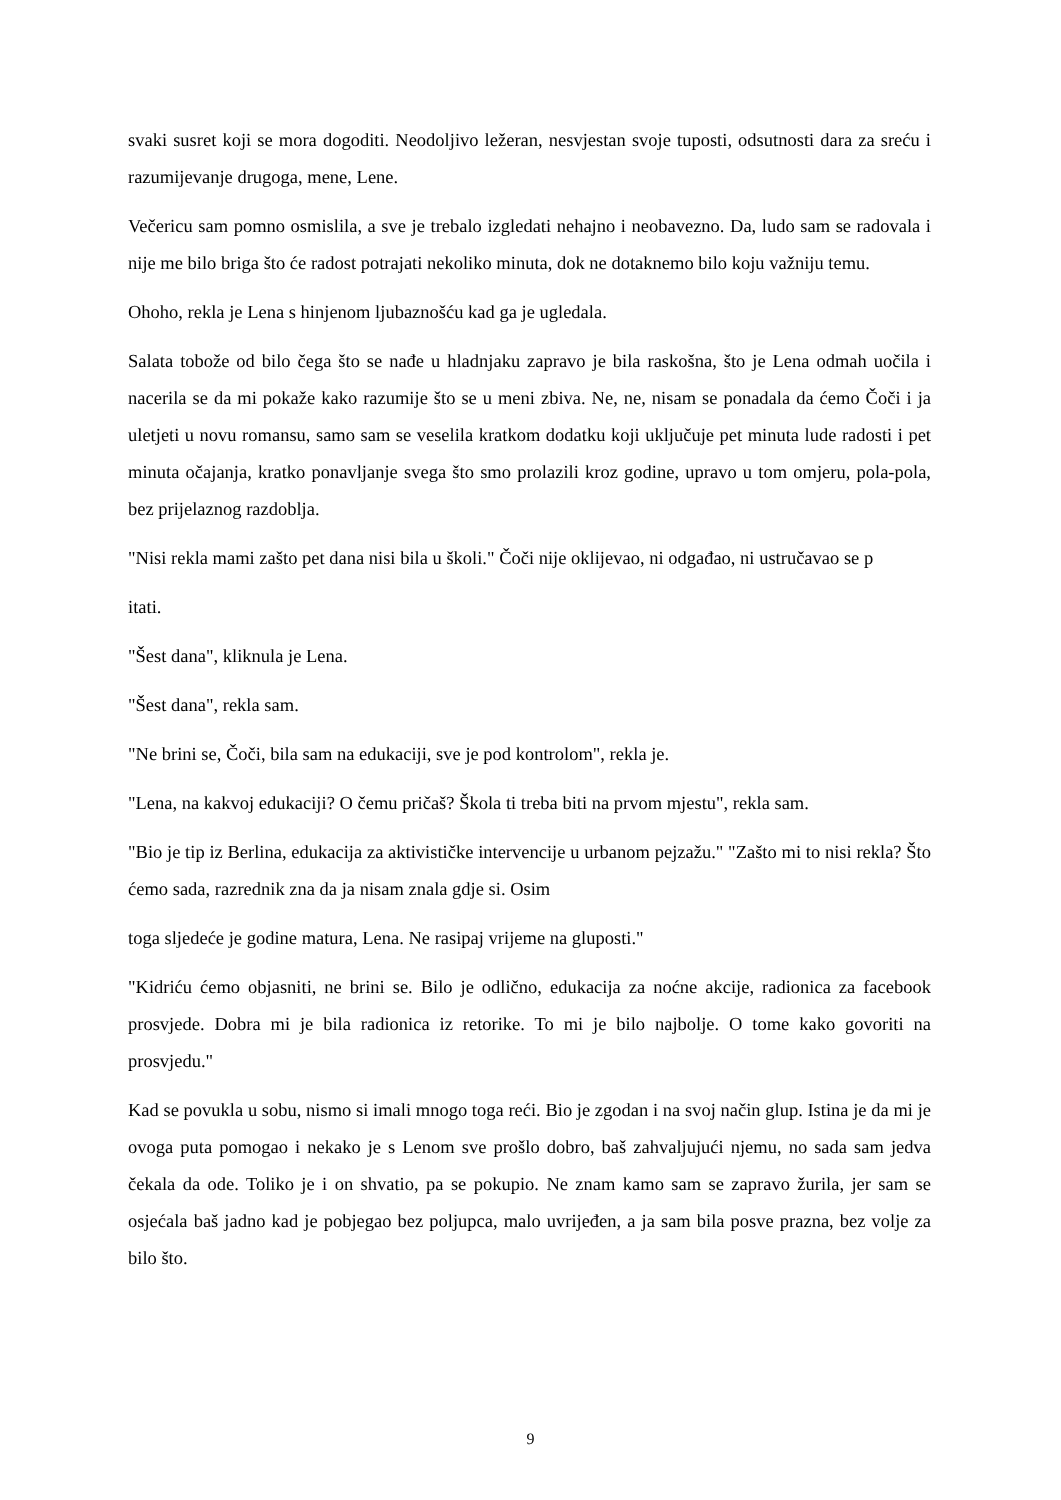svaki susret koji se mora dogoditi. Neodoljivo ležeran, nesvjestan svoje tuposti, odsutnosti dara za sreću i razumijevanje drugoga, mene, Lene.
Večericu sam pomno osmislila, a sve je trebalo izgledati nehajno i neobavezno. Da, ludo sam se radovala i nije me bilo briga što će radost potrajati nekoliko minuta, dok ne dotaknemo bilo koju važniju temu.
Ohoho, rekla je Lena s hinjenom ljubaznošću kad ga je ugledala.
Salata tobože od bilo čega što se nađe u hladnjaku zapravo je bila raskošna, što je Lena odmah uočila i nacerila se da mi pokaže kako razumije što se u meni zbiva. Ne, ne, nisam se ponadala da ćemo Čoči i ja uletjeti u novu romansu, samo sam se veselila kratkom dodatku koji uključuje pet minuta lude radosti i pet minuta očajanja, kratko ponavljanje svega što smo prolazili kroz godine, upravo u tom omjeru, pola-pola, bez prijelaznog razdoblja.
"Nisi rekla mami zašto pet dana nisi bila u školi." Čoči nije oklijevao, ni odgađao, ni ustručavao se p
itati.
"Šest dana", kliknula je Lena.
"Šest dana", rekla sam.
"Ne brini se, Čoči, bila sam na edukaciji, sve je pod kontrolom", rekla je.
"Lena, na kakvoj edukaciji? O čemu pričaš? Škola ti treba biti na prvom mjestu", rekla sam.
"Bio je tip iz Berlina, edukacija za aktivističke intervencije u urbanom pejzažu." "Zašto mi to nisi rekla? Što ćemo sada, razrednik zna da ja nisam znala gdje si. Osim
toga sljedeće je godine matura, Lena. Ne rasipaj vrijeme na gluposti."
"Kidriću ćemo objasniti, ne brini se. Bilo je odlično, edukacija za noćne akcije, radionica za facebook prosvjede. Dobra mi je bila radionica iz retorike. To mi je bilo najbolje. O tome kako govoriti na prosvjedu."
Kad se povukla u sobu, nismo si imali mnogo toga reći. Bio je zgodan i na svoj način glup. Istina je da mi je ovoga puta pomogao i nekako je s Lenom sve prošlo dobro, baš zahvaljujući njemu, no sada sam jedva čekala da ode. Toliko je i on shvatio, pa se pokupio. Ne znam kamo sam se zapravo žurila, jer sam se osjećala baš jadno kad je pobjegao bez poljupca, malo uvrijeđen, a ja sam bila posve prazna, bez volje za bilo što.
9